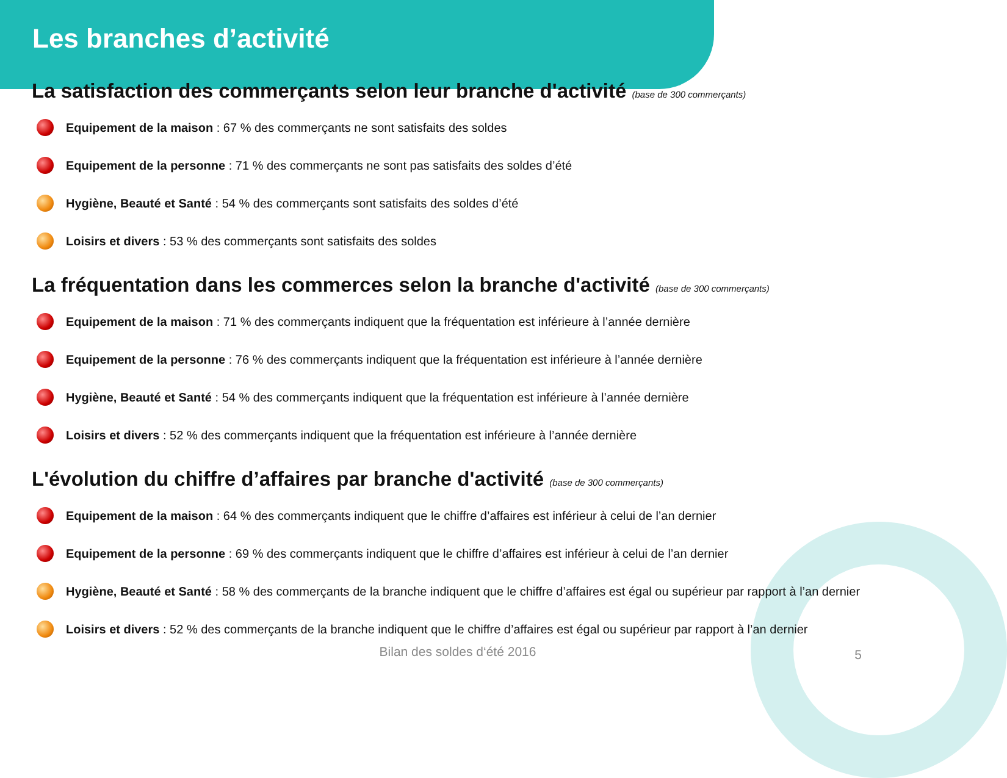Les branches d’activité
La satisfaction des commerçants selon leur branche d'activité (base de 300 commerçants)
Equipement de la maison : 67 % des commerçants ne sont satisfaits des soldes
Equipement de la personne : 71 % des commerçants ne sont pas satisfaits des soldes d’été
Hygiène, Beauté et Santé : 54 % des commerçants sont satisfaits des soldes d’été
Loisirs et divers : 53 % des commerçants sont satisfaits des soldes
La fréquentation dans les commerces selon la branche d'activité (base de 300 commerçants)
Equipement de la maison : 71 % des commerçants indiquent que la fréquentation est inférieure à l’année dernière
Equipement de la personne : 76 % des commerçants indiquent que la fréquentation est inférieure à l’année dernière
Hygiène, Beauté et Santé : 54 % des commerçants indiquent que la fréquentation est inférieure à l’année dernière
Loisirs et divers : 52 % des commerçants indiquent que la fréquentation est inférieure à l’année dernière
L'évolution du chiffre d’affaires par branche d'activité (base de 300 commerçants)
Equipement de la maison : 64 % des commerçants indiquent que le chiffre d’affaires est inférieur à celui de l’an dernier
Equipement de la personne : 69 % des commerçants indiquent que le chiffre d’affaires est inférieur à celui de l’an dernier
Hygiène, Beauté et Santé : 58 % des commerçants de la branche indiquent que le chiffre d’affaires est égal ou supérieur par rapport à l’an dernier
Loisirs et divers : 52 % des commerçants de la branche indiquent que le chiffre d’affaires est égal ou supérieur par rapport à l’an dernier
Bilan des soldes d‘été 2016
5